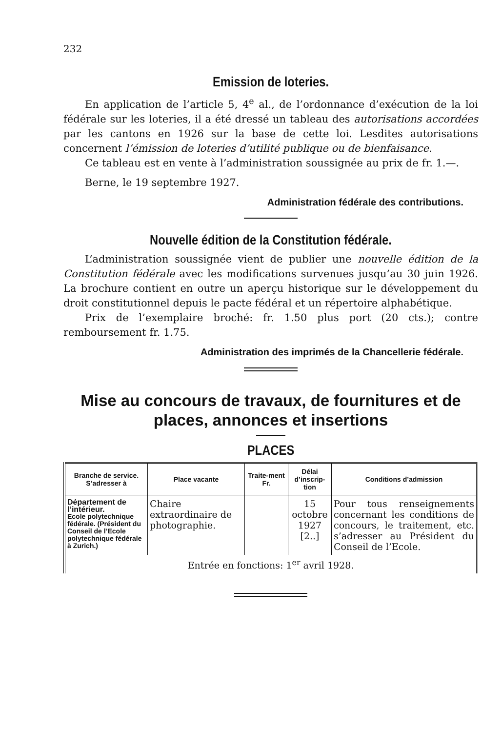232
Emission de loteries.
En application de l’article 5, 4<sup>e</sup> al., de l’ordonnance d’exécution de la loi fédérale sur les loteries, il a été dressé un tableau des autorisations accordées par les cantons en 1926 sur la base de cette loi. Lesdites autorisations concernent l’émission de loteries d’utilité publique ou de bienfaisance.
Ce tableau est en vente à l’administration soussignée au prix de fr. 1.—.
Berne, le 19 septembre 1927.
Administration fédérale des contributions.
Nouvelle édition de la Constitution fédérale.
L’administration soussignée vient de publier une nouvelle édition de la Constitution fédérale avec les modifications survenues jusqu’au 30 juin 1926. La brochure contient en outre un aperçu historique sur le développement du droit constitutionnel depuis le pacte fédéral et un répertoire alphabétique.
Prix de l’exemplaire broché: fr. 1.50 plus port (20 cts.); contre remboursement fr. 1.75.
Administration des imprimés de la Chancellerie fédérale.
Mise au concours de travaux, de fournitures et de places, annonces et insertions
PLACES
| Branche de service. S’adresser à | Place vacante | Traite-ment Fr. | Délai d’inscrip-tion | Conditions d’admission |
| --- | --- | --- | --- | --- |
| Département de l’intérieur. Ecole polytechnique fédérale. (Président du Conseil de l’Ecole polytechnique fédérale à Zurich.) | Chaire extraordinaire de photographie. | | 15 octobre 1927 [2..] | Pour tous renseignements concernant les conditions de concours, le traitement, etc. s’adresser au Président du Conseil de l’Ecole. |
| Entrée en fonctions: 1<sup>er</sup> avril 1928. | | | | |